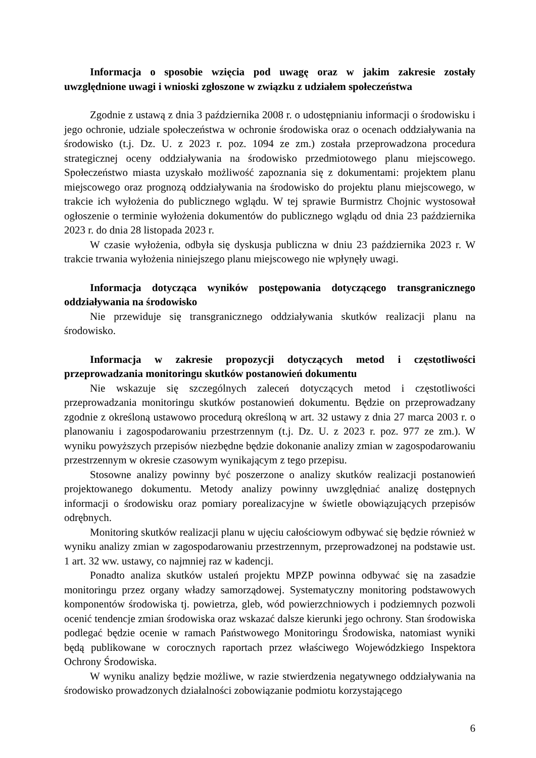Informacja o sposobie wzięcia pod uwagę oraz w jakim zakresie zostały uwzględnione uwagi i wnioski zgłoszone w związku z udziałem społeczeństwa
Zgodnie z ustawą z dnia 3 października 2008 r. o udostępnianiu informacji o środowisku i jego ochronie, udziale społeczeństwa w ochronie środowiska oraz o ocenach oddziaływania na środowisko (t.j. Dz. U. z 2023 r. poz. 1094 ze zm.) została przeprowadzona procedura strategicznej oceny oddziaływania na środowisko przedmiotowego planu miejscowego. Społeczeństwo miasta uzyskało możliwość zapoznania się z dokumentami: projektem planu miejscowego oraz prognozą oddziaływania na środowisko do projektu planu miejscowego, w trakcie ich wyłożenia do publicznego wglądu. W tej sprawie Burmistrz Chojnic wystosował ogłoszenie o terminie wyłożenia dokumentów do publicznego wglądu od dnia 23 października 2023 r. do dnia 28 listopada 2023 r.
W czasie wyłożenia, odbyła się dyskusja publiczna w dniu 23 października 2023 r. W trakcie trwania wyłożenia niniejszego planu miejscowego nie wpłynęły uwagi.
Informacja dotycząca wyników postępowania dotyczącego transgranicznego oddziaływania na środowisko
Nie przewiduje się transgranicznego oddziaływania skutków realizacji planu na środowisko.
Informacja w zakresie propozycji dotyczących metod i częstotliwości przeprowadzania monitoringu skutków postanowień dokumentu
Nie wskazuje się szczególnych zaleceń dotyczących metod i częstotliwości przeprowadzania monitoringu skutków postanowień dokumentu. Będzie on przeprowadzany zgodnie z określoną ustawowo procedurą określoną w art. 32 ustawy z dnia 27 marca 2003 r. o planowaniu i zagospodarowaniu przestrzennym (t.j. Dz. U. z 2023 r. poz. 977 ze zm.). W wyniku powyższych przepisów niezbędne będzie dokonanie analizy zmian w zagospodarowaniu przestrzennym w okresie czasowym wynikającym z tego przepisu.
Stosowne analizy powinny być poszerzone o analizy skutków realizacji postanowień projektowanego dokumentu. Metody analizy powinny uwzględniać analizę dostępnych informacji o środowisku oraz pomiary porealizacyjne w świetle obowiązujących przepisów odrębnych.
Monitoring skutków realizacji planu w ujęciu całościowym odbywać się będzie również w wyniku analizy zmian w zagospodarowaniu przestrzennym, przeprowadzonej na podstawie ust. 1 art. 32 ww. ustawy, co najmniej raz w kadencji.
Ponadto analiza skutków ustaleń projektu MPZP powinna odbywać się na zasadzie monitoringu przez organy władzy samorządowej. Systematyczny monitoring podstawowych komponentów środowiska tj. powietrza, gleb, wód powierzchniowych i podziemnych pozwoli ocenić tendencje zmian środowiska oraz wskazać dalsze kierunki jego ochrony. Stan środowiska podlegać będzie ocenie w ramach Państwowego Monitoringu Środowiska, natomiast wyniki będą publikowane w corocznych raportach przez właściwego Wojewódzkiego Inspektora Ochrony Środowiska.
W wyniku analizy będzie możliwe, w razie stwierdzenia negatywnego oddziaływania na środowisko prowadzonych działalności zobowiązanie podmiotu korzystającego
6